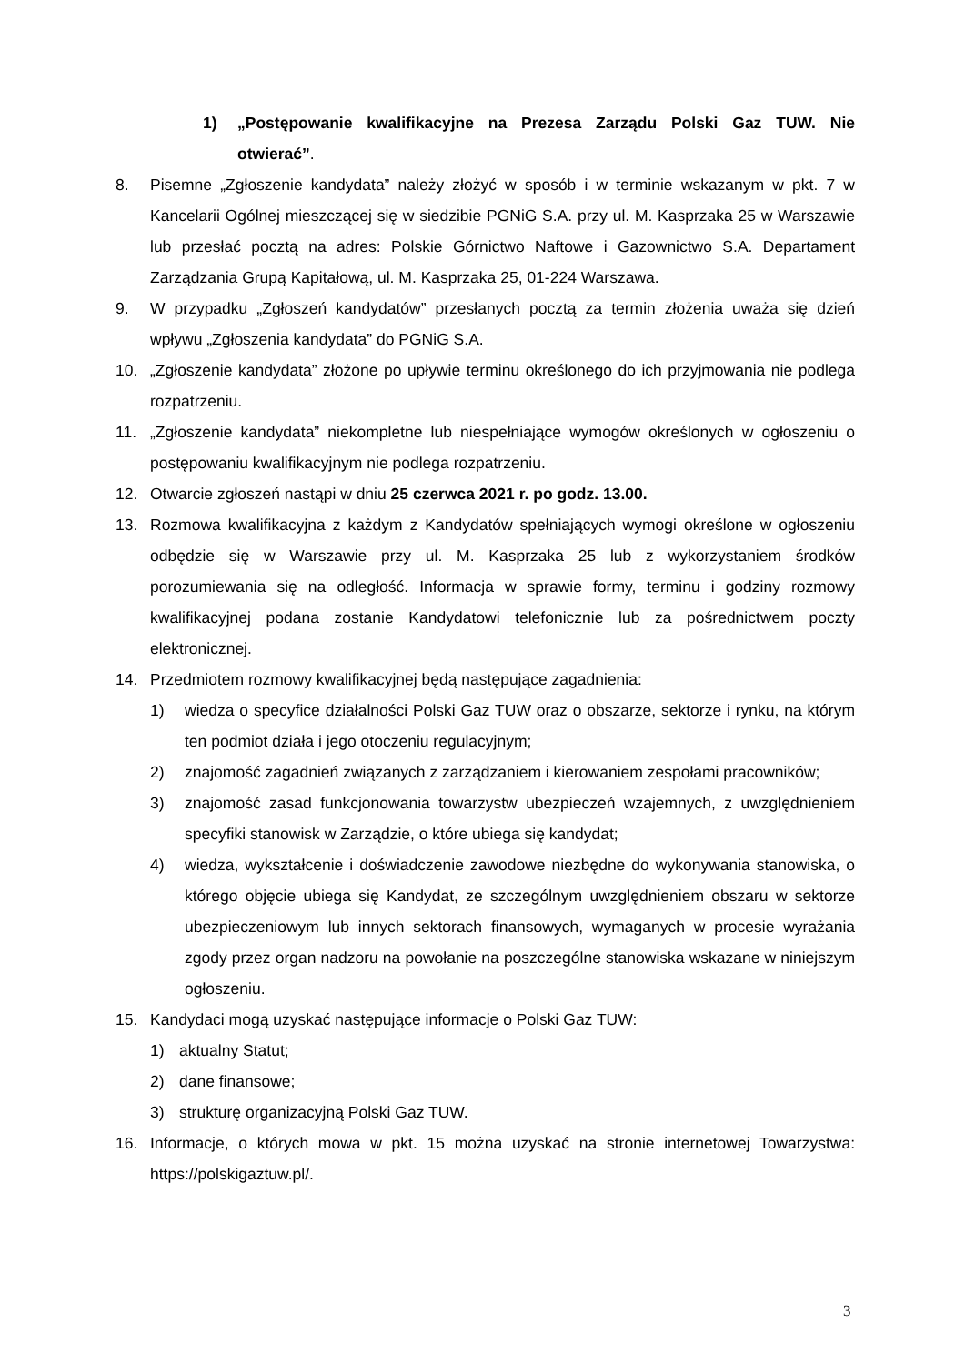1) „Postępowanie kwalifikacyjne na Prezesa Zarządu Polski Gaz TUW. Nie otwierać”.
8. Pisemne „Zgłoszenie kandydata” należy złożyć w sposób i w terminie wskazanym w pkt. 7 w Kancelarii Ogólnej mieszczącej się w siedzibie PGNiG S.A. przy ul. M. Kasprzaka 25 w Warszawie lub przesłać pocztą na adres: Polskie Górnictwo Naftowe i Gazownictwo S.A. Departament Zarządzania Grupą Kapitałową, ul. M. Kasprzaka 25, 01-224 Warszawa.
9. W przypadku „Zgłoszeń kandydatów” przesłanych pocztą za termin złożenia uważa się dzień wpływu „Zgłoszenia kandydata” do PGNiG S.A.
10. „Zgłoszenie kandydata” złożone po upływie terminu określonego do ich przyjmowania nie podlega rozpatrzeniu.
11. „Zgłoszenie kandydata” niekompletne lub niespełniające wymogów określonych w ogłoszeniu o postępowaniu kwalifikacyjnym nie podlega rozpatrzeniu.
12. Otwarcie zgłoszeń nastąpi w dniu 25 czerwca 2021 r. po godz. 13.00.
13. Rozmowa kwalifikacyjna z każdym z Kandydatów spełniających wymogi określone w ogłoszeniu odbędzie się w Warszawie przy ul. M. Kasprzaka 25 lub z wykorzystaniem środków porozumiewania się na odległość. Informacja w sprawie formy, terminu i godziny rozmowy kwalifikacyjnej podana zostanie Kandydatowi telefonicznie lub za pośrednictwem poczty elektronicznej.
14. Przedmiotem rozmowy kwalifikacyjnej będą następujące zagadnienia:
1) wiedza o specyfice działalności Polski Gaz TUW oraz o obszarze, sektorze i rynku, na którym ten podmiot działa i jego otoczeniu regulacyjnym;
2) znajomość zagadnień związanych z zarządzaniem i kierowaniem zespołami pracowników;
3) znajomość zasad funkcjonowania towarzystw ubezpieczeń wzajemnych, z uwzględnieniem specyfiki stanowisk w Zarządzie, o które ubiega się kandydat;
4) wiedza, wykształcenie i doświadczenie zawodowe niezbędne do wykonywania stanowiska, o którego objęcie ubiega się Kandydat, ze szczególnym uwzględnieniem obszaru w sektorze ubezpieczeniowym lub innych sektorach finansowych, wymaganych w procesie wyrażania zgody przez organ nadzoru na powołanie na poszczególne stanowiska wskazane w niniejszym ogłoszeniu.
15. Kandydaci mogą uzyskać następujące informacje o Polski Gaz TUW:
1) aktualny Statut;
2) dane finansowe;
3) strukturę organizacyjną Polski Gaz TUW.
16. Informacje, o których mowa w pkt. 15 można uzyskać na stronie internetowej Towarzystwa: https://polskigaztuw.pl/.
3